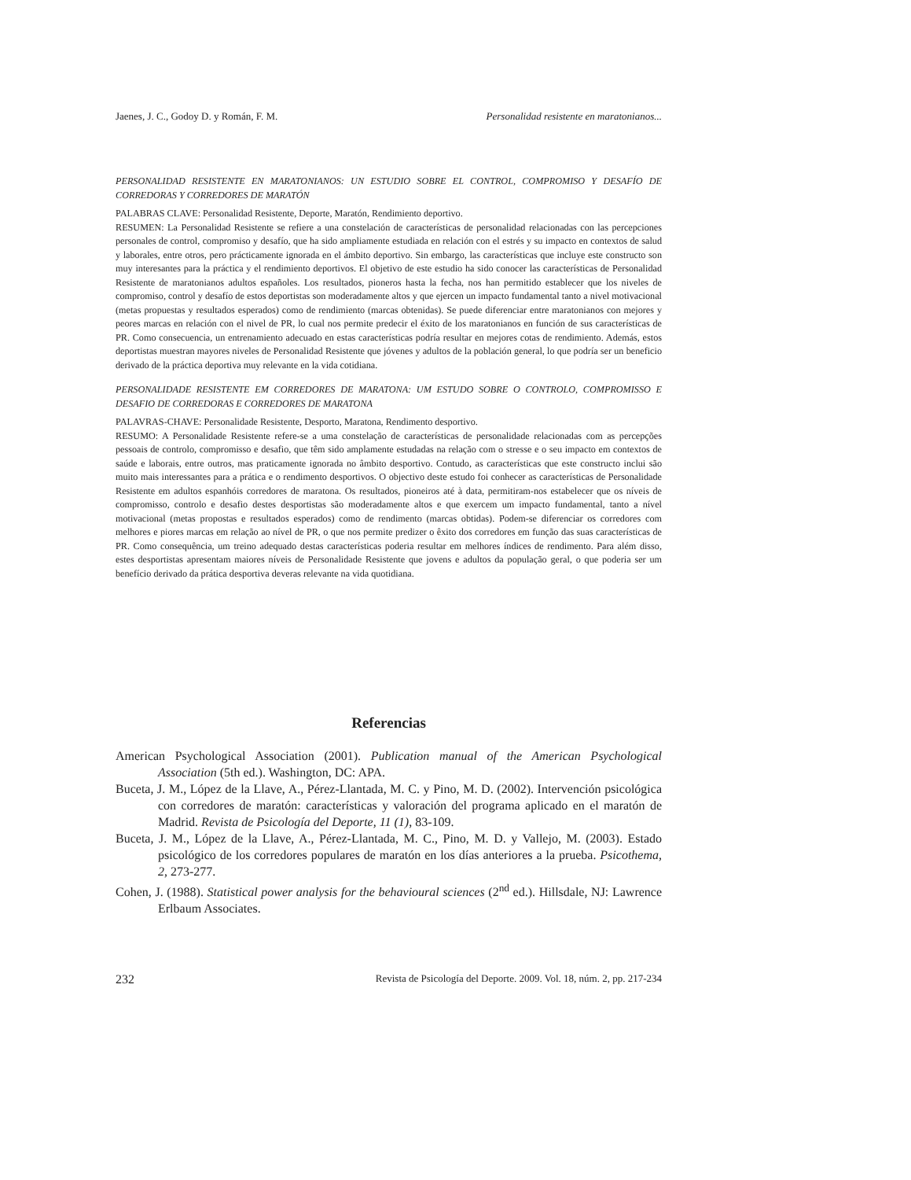Jaenes, J. C., Godoy D. y Román, F. M. Personalidad resistente en maratonianos...
PERSONALIDAD RESISTENTE EN MARATONIANOS: UN ESTUDIO SOBRE EL CONTROL, COMPROMISO Y DESAFÍO DE CORREDORAS Y CORREDORES DE MARATÓN
PALABRAS CLAVE: Personalidad Resistente, Deporte, Maratón, Rendimiento deportivo.
RESUMEN: La Personalidad Resistente se refiere a una constelación de características de personalidad relacionadas con las percepciones personales de control, compromiso y desafío, que ha sido ampliamente estudiada en relación con el estrés y su impacto en contextos de salud y laborales, entre otros, pero prácticamente ignorada en el ámbito deportivo. Sin embargo, las características que incluye este constructo son muy interesantes para la práctica y el rendimiento deportivos. El objetivo de este estudio ha sido conocer las características de Personalidad Resistente de maratonianos adultos españoles. Los resultados, pioneros hasta la fecha, nos han permitido establecer que los niveles de compromiso, control y desafío de estos deportistas son moderadamente altos y que ejercen un impacto fundamental tanto a nivel motivacional (metas propuestas y resultados esperados) como de rendimiento (marcas obtenidas). Se puede diferenciar entre maratonianos con mejores y peores marcas en relación con el nivel de PR, lo cual nos permite predecir el éxito de los maratonianos en función de sus características de PR. Como consecuencia, un entrenamiento adecuado en estas características podría resultar en mejores cotas de rendimiento. Además, estos deportistas muestran mayores niveles de Personalidad Resistente que jóvenes y adultos de la población general, lo que podría ser un beneficio derivado de la práctica deportiva muy relevante en la vida cotidiana.
PERSONALIDADE RESISTENTE EM CORREDORES DE MARATONA: UM ESTUDO SOBRE O CONTROLO, COMPROMISSO E DESAFIO DE CORREDORAS E CORREDORES DE MARATONA
PALAVRAS-CHAVE: Personalidade Resistente, Desporto, Maratona, Rendimento desportivo.
RESUMO: A Personalidade Resistente refere-se a uma constelação de características de personalidade relacionadas com as percepções pessoais de controlo, compromisso e desafio, que têm sido amplamente estudadas na relação com o stresse e o seu impacto em contextos de saúde e laborais, entre outros, mas praticamente ignorada no âmbito desportivo. Contudo, as características que este constructo inclui são muito mais interessantes para a prática e o rendimento desportivos. O objectivo deste estudo foi conhecer as características de Personalidade Resistente em adultos espanhóis corredores de maratona. Os resultados, pioneiros até à data, permitiram-nos estabelecer que os níveis de compromisso, controlo e desafio destes desportistas são moderadamente altos e que exercem um impacto fundamental, tanto a nível motivacional (metas propostas e resultados esperados) como de rendimento (marcas obtidas). Podem-se diferenciar os corredores com melhores e piores marcas em relação ao nível de PR, o que nos permite predizer o êxito dos corredores em função das suas características de PR. Como consequência, um treino adequado destas características poderia resultar em melhores índices de rendimento. Para além disso, estes desportistas apresentam maiores níveis de Personalidade Resistente que jovens e adultos da população geral, o que poderia ser um benefício derivado da prática desportiva deveras relevante na vida quotidiana.
Referencias
American Psychological Association (2001). Publication manual of the American Psychological Association (5th ed.). Washington, DC: APA.
Buceta, J. M., López de la Llave, A., Pérez-Llantada, M. C. y Pino, M. D. (2002). Intervención psicológica con corredores de maratón: características y valoración del programa aplicado en el maratón de Madrid. Revista de Psicología del Deporte, 11 (1), 83-109.
Buceta, J. M., López de la Llave, A., Pérez-Llantada, M. C., Pino, M. D. y Vallejo, M. (2003). Estado psicológico de los corredores populares de maratón en los días anteriores a la prueba. Psicothema, 2, 273-277.
Cohen, J. (1988). Statistical power analysis for the behavioural sciences (2<sup>nd</sup> ed.). Hillsdale, NJ: Lawrence Erlbaum Associates.
232 Revista de Psicología del Deporte. 2009. Vol. 18, núm. 2, pp. 217-234